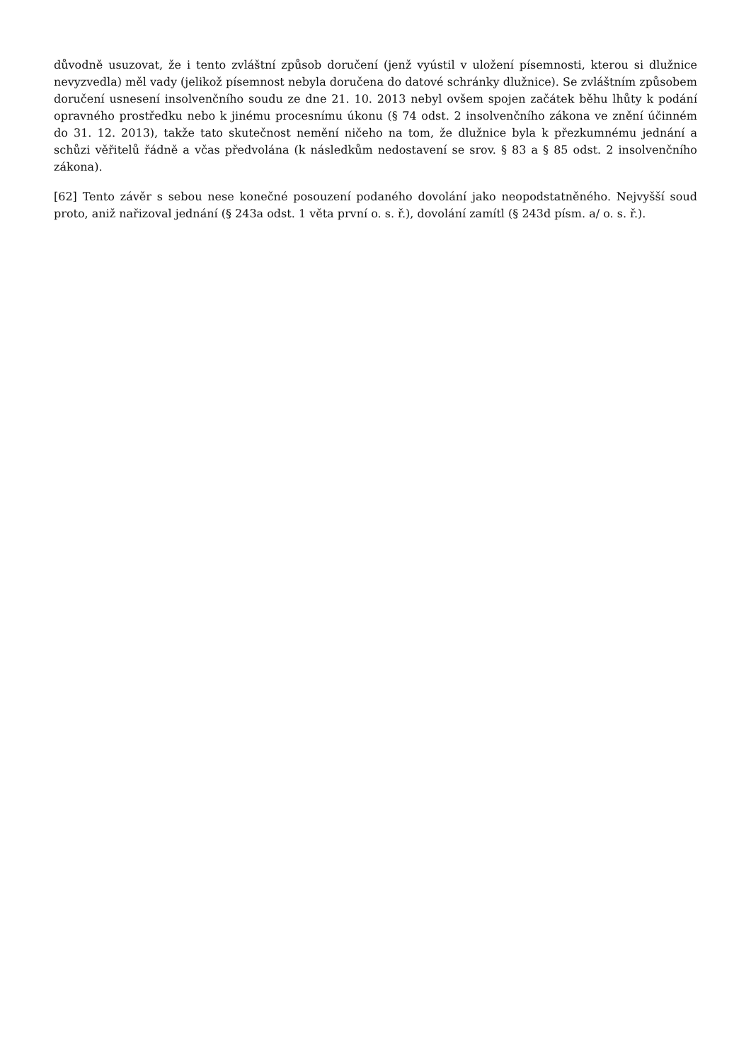důvodně usuzovat, že i tento zvláštní způsob doručení (jenž vyústil v uložení písemnosti, kterou si dlužnice nevyzvedla) měl vady (jelikož písemnost nebyla doručena do datové schránky dlužnice). Se zvláštním způsobem doručení usnesení insolvenčního soudu ze dne 21. 10. 2013 nebyl ovšem spojen začátek běhu lhůty k podání opravného prostředku nebo k jinému procesnímu úkonu (§ 74 odst. 2 insolvenčního zákona ve znění účinném do 31. 12. 2013), takže tato skutečnost nemění ničeho na tom, že dlužnice byla k přezkumnému jednání a schůzi věřitelů řádně a včas předvolána (k následkům nedostavení se srov. § 83 a § 85 odst. 2 insolvenčního zákona).
[62] Tento závěr s sebou nese konečné posouzení podaného dovolání jako neopodstatněného. Nejvyšší soud proto, aniž nařizoval jednání (§ 243a odst. 1 věta první o. s. ř.), dovolání zamítl (§ 243d písm. a/ o. s. ř.).